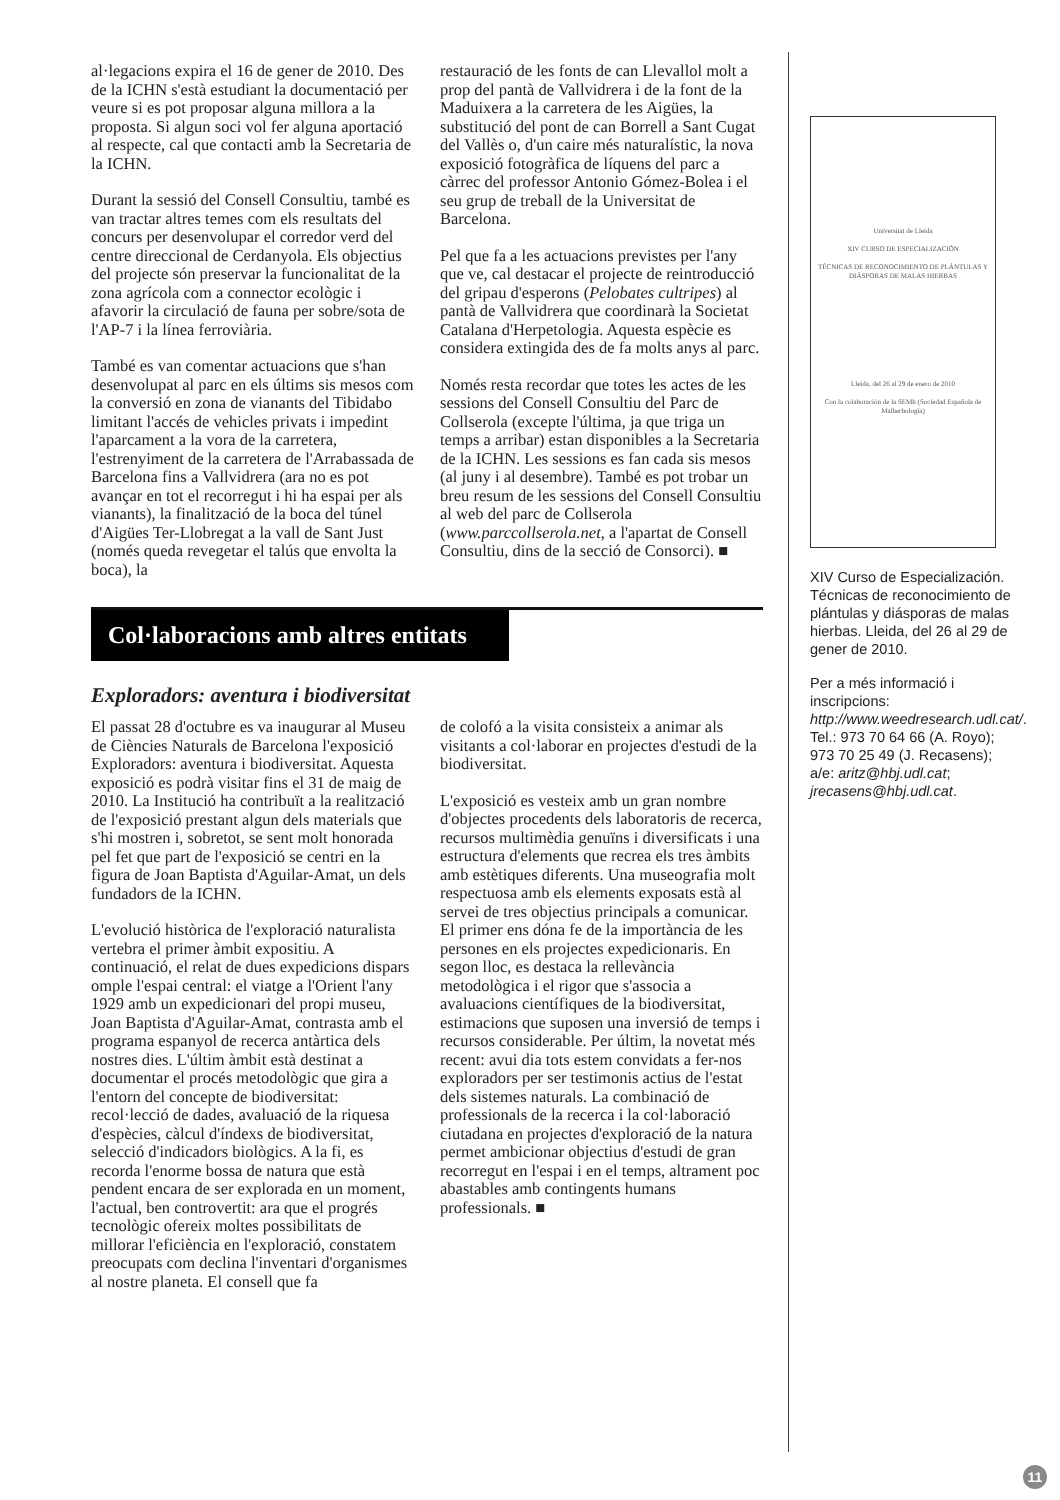al·legacions expira el 16 de gener de 2010. Des de la ICHN s'està estudiant la documentació per veure si es pot proposar alguna millora a la proposta. Si algun soci vol fer alguna aportació al respecte, cal que contacti amb la Secretaria de la ICHN.
Durant la sessió del Consell Consultiu, també es van tractar altres temes com els resultats del concurs per desenvolupar el corredor verd del centre direccional de Cerdanyola. Els objectius del projecte són preservar la funcionalitat de la zona agrícola com a connector ecològic i afavorir la circulació de fauna per sobre/sota de l'AP-7 i la línea ferroviària.
També es van comentar actuacions que s'han desenvolupat al parc en els últims sis mesos com la conversió en zona de vianants del Tibidabo limitant l'accés de vehicles privats i impedint l'aparcament a la vora de la carretera, l'estrenyiment de la carretera de l'Arrabassada de Barcelona fins a Vallvidrera (ara no es pot avançar en tot el recorregut i hi ha espai per als vianants), la finalització de la boca del túnel d'Aigües Ter-Llobregat a la vall de Sant Just (només queda revegetar el talús que envolta la boca), la
restauració de les fonts de can Llevallol molt a prop del pantà de Vallvidrera i de la font de la Maduixera a la carretera de les Aigües, la substitució del pont de can Borrell a Sant Cugat del Vallès o, d'un caire més naturalístic, la nova exposició fotogràfica de líquens del parc a càrrec del professor Antonio Gómez-Bolea i el seu grup de treball de la Universitat de Barcelona.
Pel que fa a les actuacions previstes per l'any que ve, cal destacar el projecte de reintroducció del gripau d'esperons (Pelobates cultripes) al pantà de Vallvidrera que coordinarà la Societat Catalana d'Herpetologia. Aquesta espècie es considera extingida des de fa molts anys al parc.
Només resta recordar que totes les actes de les sessions del Consell Consultiu del Parc de Collserola (excepte l'última, ja que triga un temps a arribar) estan disponibles a la Secretaria de la ICHN. Les sessions es fan cada sis mesos (al juny i al desembre). També es pot trobar un breu resum de les sessions del Consell Consultiu al web del parc de Collserola (www.parccollserola.net, a l'apartat de Consell Consultiu, dins de la secció de Consorci). ■
Col·laboracions amb altres entitats
Exploradors: aventura i biodiversitat
El passat 28 d'octubre es va inaugurar al Museu de Ciències Naturals de Barcelona l'exposició Exploradors: aventura i biodiversitat. Aquesta exposició es podrà visitar fins el 31 de maig de 2010. La Institució ha contribuït a la realització de l'exposició prestant algun dels materials que s'hi mostren i, sobretot, se sent molt honorada pel fet que part de l'exposició se centri en la figura de Joan Baptista d'Aguilar-Amat, un dels fundadors de la ICHN.
L'evolució històrica de l'exploració naturalista vertebra el primer àmbit expositiu. A continuació, el relat de dues expedicions dispars omple l'espai central: el viatge a l'Orient l'any 1929 amb un expedicionari del propi museu, Joan Baptista d'Aguilar-Amat, contrasta amb el programa espanyol de recerca antàrtica dels nostres dies. L'últim àmbit està destinat a documentar el procés metodològic que gira a l'entorn del concepte de biodiversitat: recol·lecció de dades, avaluació de la riquesa d'espècies, càlcul d'índexs de biodiversitat, selecció d'indicadors biològics. A la fi, es recorda l'enorme bossa de natura que està pendent encara de ser explorada en un moment, l'actual, ben controvertit: ara que el progrés tecnològic ofereix moltes possibilitats de millorar l'eficiència en l'exploració, constatem preocupats com declina l'inventari d'organismes al nostre planeta. El consell que fa
de colofó a la visita consisteix a animar als visitants a col·laborar en projectes d'estudi de la biodiversitat.
L'exposició es vesteix amb un gran nombre d'objectes procedents dels laboratoris de recerca, recursos multimèdia genuïns i diversificats i una estructura d'elements que recrea els tres àmbits amb estètiques diferents. Una museografia molt respectuosa amb els elements exposats està al servei de tres objectius principals a comunicar. El primer ens dóna fe de la importància de les persones en els projectes expedicionaris. En segon lloc, es destaca la rellevància metodològica i el rigor que s'associa a avaluacions científiques de la biodiversitat, estimacions que suposen una inversió de temps i recursos considerable. Per últim, la novetat més recent: avui dia tots estem convidats a fer-nos exploradors per ser testimonis actius de l'estat dels sistemes naturals. La combinació de professionals de la recerca i la col·laboració ciutadana en projectes d'exploració de la natura permet ambicionar objectius d'estudi de gran recorregut en l'espai i en el temps, altrament poc abastables amb contingents humans professionals. ■
Universitat de Lleida
XIV CURSO DE ESPECIALIZACIÓN
TÉCNICAS DE RECONOCIMIENTO DE PLÁNTULAS Y DIÁSPORAS DE MALAS HIERBAS
Lleida, del 26 al 29 de enero de 2010
Con la colaboración de la SEMh (Sociedad Española de Malherbología)
XIV Curso de Especialización. Técnicas de reconocimiento de plántulas y diásporas de malas hierbas. Lleida, del 26 al 29 de gener de 2010.
Per a més informació i inscripcions: http://www.weedresearch.udl.cat/. Tel.: 973 70 64 66 (A. Royo); 973 70 25 49 (J. Recasens); a/e: aritz@hbj.udl.cat; jrecasens@hbj.udl.cat.
11